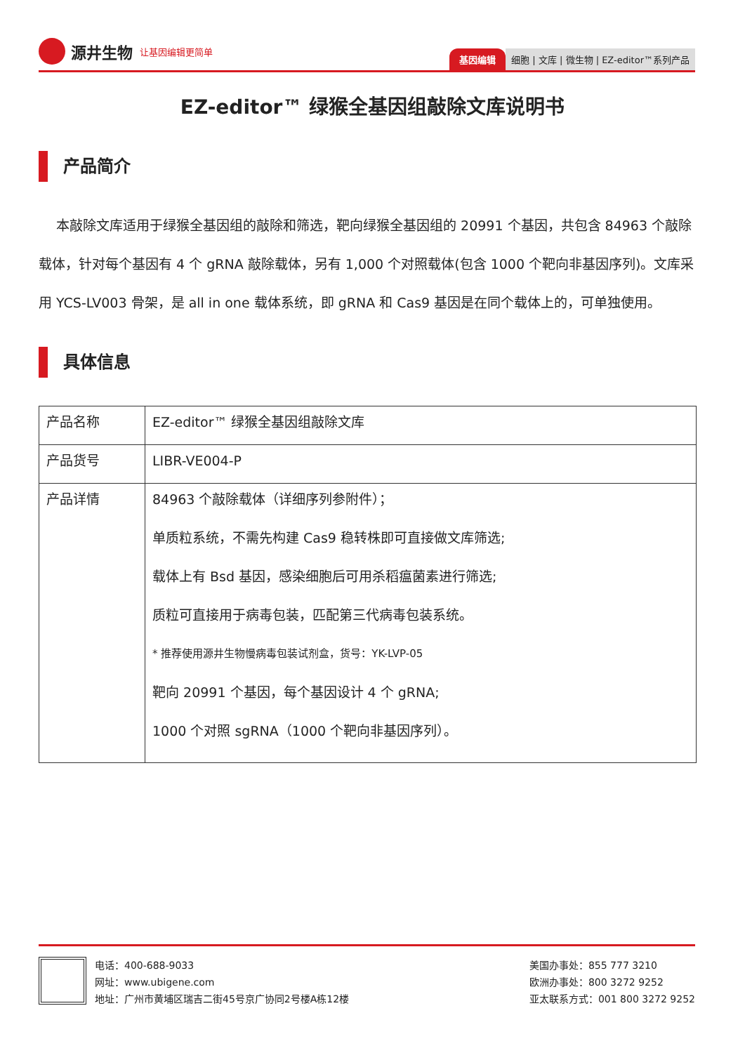源井生物 让基因编辑更简单
基因编辑 细胞 | 文库 | 微生物 | EZ-editor™系列产品
EZ-editor™ 绿猴全基因组敲除文库说明书
产品简介
本敲除文库适用于绿猴全基因组的敲除和筛选，靶向绿猴全基因组的 20991 个基因，共包含 84963 个敲除载体，针对每个基因有 4 个 gRNA 敲除载体，另有 1,000 个对照载体(包含 1000 个靶向非基因序列)。文库采用 YCS-LV003 骨架，是 all in one 载体系统，即 gRNA 和 Cas9 基因是在同个载体上的，可单独使用。
具体信息
| 产品名称 | EZ-editor™ 绿猴全基因组敲除文库 |
| 产品货号 | LIBR-VE004-P |
| 产品详情 | 84963 个敲除载体（详细序列参附件）； 单质粒系统，不需先构建 Cas9 稳转株即可直接做文库筛选; 载体上有 Bsd 基因，感染细胞后可用杀稻瘟菌素进行筛选; 质粒可直接用于病毒包装，匹配第三代病毒包装系统。 * 推荐使用源井生物慢病毒包装试剂盒，货号：YK-LVP-05 靶向 20991 个基因，每个基因设计 4 个 gRNA; 1000 个对照 sgRNA（1000 个靶向非基因序列）。 |
电话：400-688-9033
网址：www.ubigene.com
地址：广州市黄埔区瑞吉二街45号京广协同2号楼A栋12楼
美国办事处：855 777 3210
欧洲办事处：800 3272 9252
亚太联系方式：001 800 3272 9252